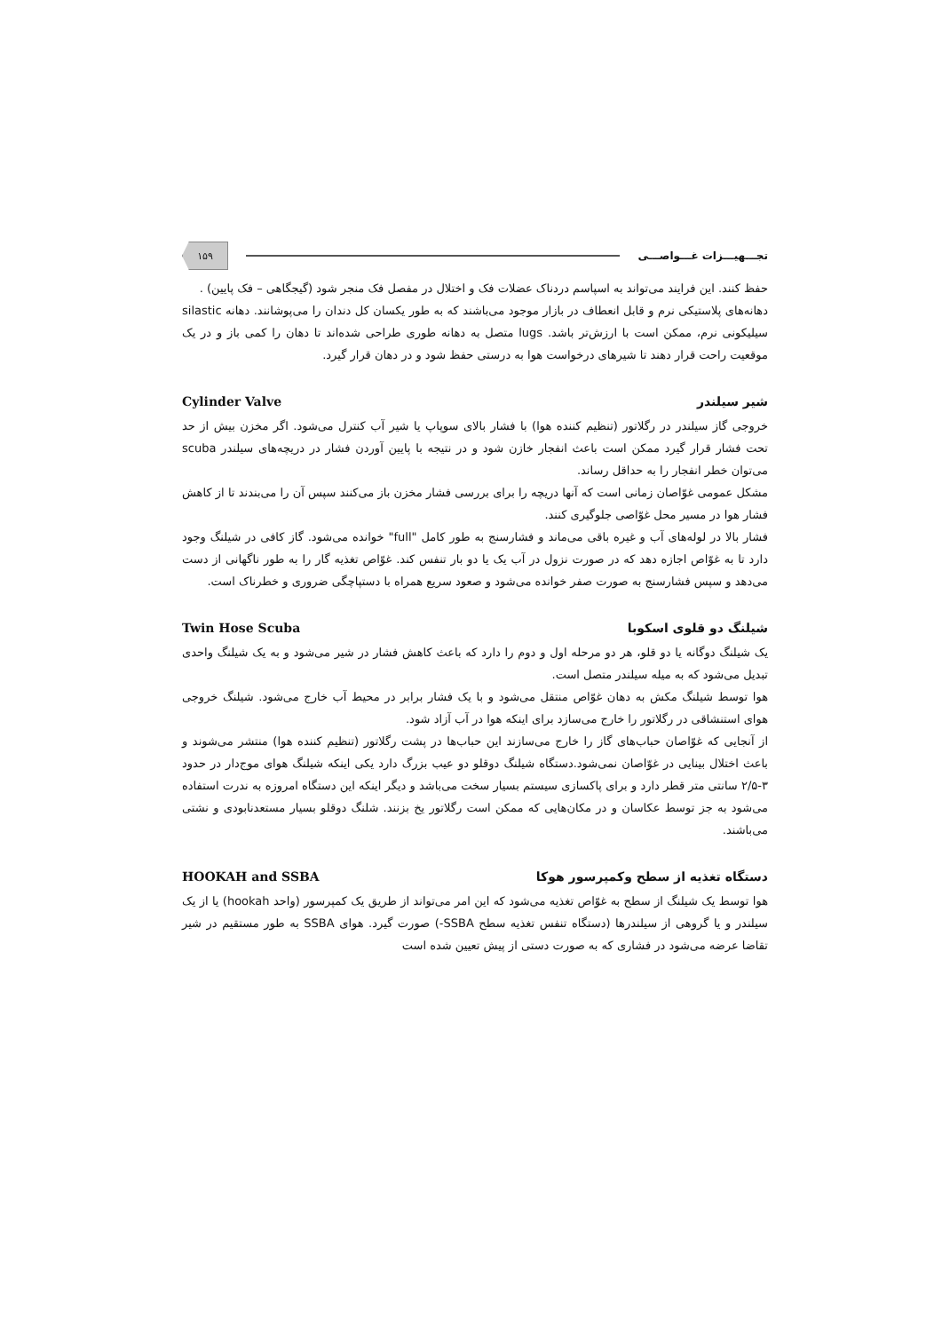تجـــهیـــزات غـــواصـــی ۱۵۹
حفظ کنند. این فرایند می‌تواند به اسپاسم دردناک عضلات فک و اختلال در مفصل فک منجر شود (گیجگاهی – فک پایین) .
دهانه‌های پلاستیکی نرم و قابل انعطاف در بازار موجود می‌باشند که به طور یکسان کل دندان را می‌پوشانند. دهانه silastic سیلیکونی نرم، ممکن است با ارزش‌تر باشد. lugs متصل به دهانه طوری طراحی شده‌اند تا دهان را کمی باز و در یک موقعیت راحت قرار دهند تا شیرهای درخواست هوا به درستی حفظ شود و در دهان قرار گیرد.
شیر سیلندر Cylinder Valve
خروجی گاز سیلندر در رگلاتور (تنظیم کننده هوا) با فشار بالای سوپاپ یا شیر آب کنترل می‌شود. اگر مخزن بیش از حد تحت فشار قرار گیرد ممکن است باعث انفجار خازن شود و در نتیجه با پایین آوردن فشار در دریچه‌های سیلندر scuba می‌توان خطر انفجار را به حداقل رساند.
مشکل عمومی غوّاصان زمانی است که آنها دریچه را برای بررسی فشار مخزن باز می‌کنند سپس آن را می‌بندند تا از کاهش فشار هوا در مسیر محل غوّاصی جلوگیری کنند.
فشار بالا در لوله‌های آب و غیره باقی می‌ماند و فشارسنج به طور کامل "full" خوانده می‌شود. گاز کافی در شیلنگ وجود دارد تا به غوّاص اجازه دهد که در صورت نزول در آب یک یا دو بار تنفس کند. غوّاص تغذیه گار را به طور ناگهانی از دست می‌دهد و سپس فشارسنج به صورت صفر خوانده می‌شود و صعود سریع همراه با دستپاچگی ضروری و خطرناک است.
شیلنگ دو قلوی اسکوبا Twin Hose Scuba
یک شیلنگ دوگانه یا دو قلو، هر دو مرحله اول و دوم را دارد که باعث کاهش فشار در شیر می‌شود و به یک شیلنگ واحدی تبدیل می‌شود که به میله سیلندر متصل است.
هوا توسط شیلنگ مکش به دهان غوّاص منتقل می‌شود و با یک فشار برابر در محیط آب خارج می‌شود. شیلنگ خروجی هوای استنشاقی در رگلاتور را خارج می‌سازد برای اینکه هوا در آب آزاد شود.
از آنجایی که غوّاصان حباب‌های گاز را خارج می‌سازند این حباب‌ها در پشت رگلاتور (تنظیم کننده هوا) منتشر می‌شوند و باعث اختلال بینایی در غوّاصان نمی‌شود.دستگاه شیلنگ دوقلو دو عیب بزرگ دارد یکی اینکه شیلنگ هوای موج‌دار در حدود ۳-۲/۵ سانتی متر قطر دارد و برای پاکسازی سیستم بسیار سخت می‌باشد و دیگر اینکه این دستگاه امروزه به ندرت استفاده می‌شود به جز توسط عکاسان و در مکان‌هایی که ممکن است رگلاتور یخ بزنند. شلنگ دوقلو بسیار مستعدنابودی و نشتی می‌باشند.
دستگاه تغذیه از سطح وکمپرسور هوکا HOOKAH and SSBA
هوا توسط یک شیلنگ از سطح به غوّاص تغذیه می‌شود که این امر می‌تواند از طریق یک کمپرسور (واحد hookah) یا از یک سیلندر و یا گروهی از سیلندرها (دستگاه تنفس تغذیه سطح SSBA-) صورت گیرد. هوای SSBA به طور مستقیم در شیر تقاضا عرضه می‌شود در فشاری که به صورت دستی از پیش تعیین شده است